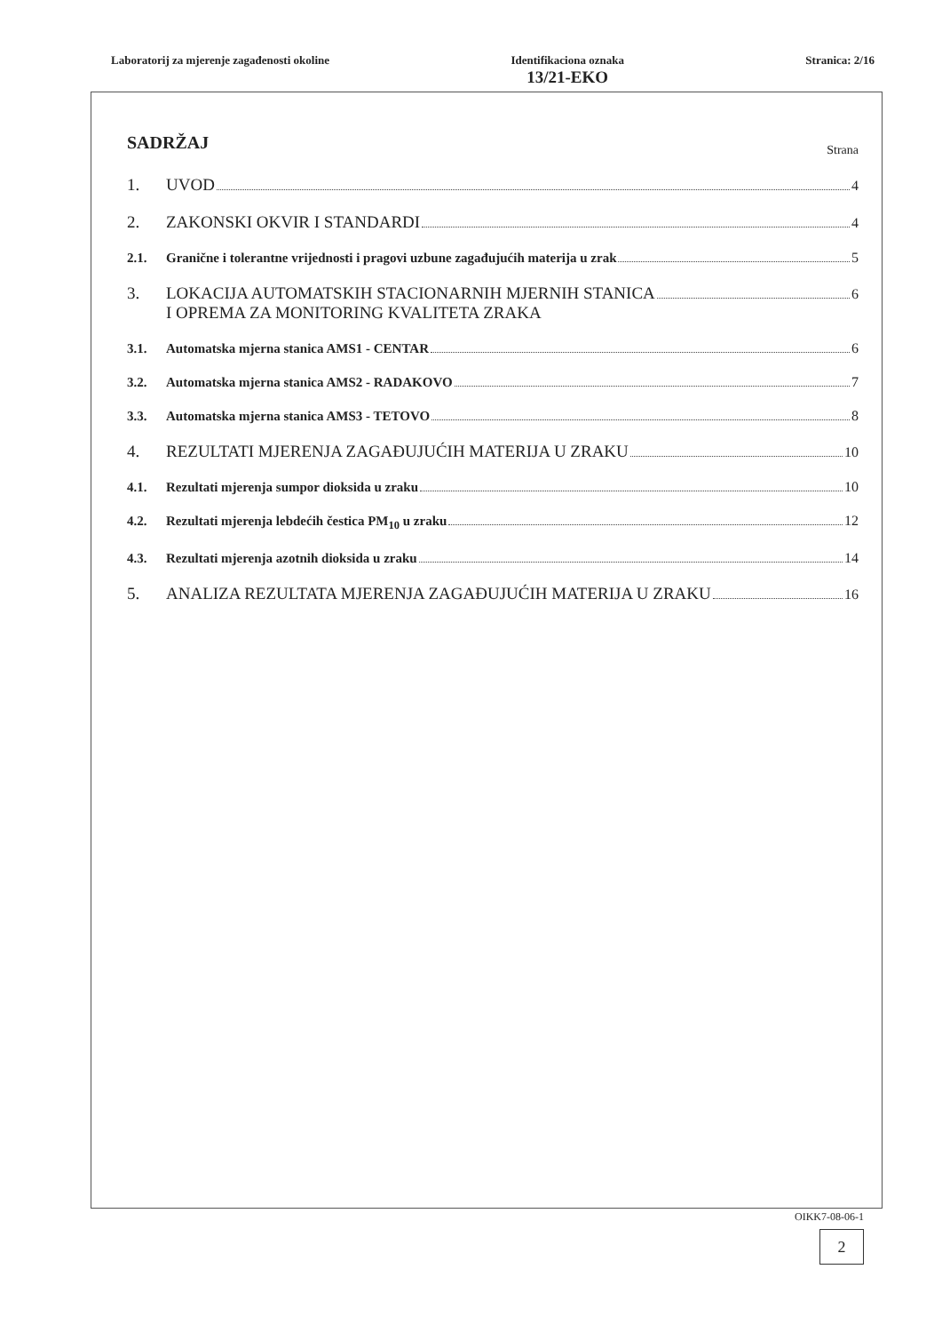Laboratorij za mjerenje zagađenosti okoline
Identifikaciona oznaka
13/21-EKO
Stranica: 2/16
SADRŽAJ Strana
1. UVOD 4
2. ZAKONSKI OKVIR I STANDARDI 4
2.1. Granične i tolerantne vrijednosti i pragovi uzbune zagađujućih materija u zrak 5
3. LOKACIJA AUTOMATSKIH STACIONARNIH MJERNIH STANICA
I OPREMA ZA MONITORING KVALITETA ZRAKA 6
3.1. Automatska mjerna stanica AMS1 - CENTAR 6
3.2. Automatska mjerna stanica AMS2 - RADAKOVO 7
3.3. Automatska mjerna stanica AMS3 - TETOVO 8
4. REZULTATI MJERENJA ZAGAĐUJUĆIH MATERIJA U ZRAKU 10
4.1. Rezultati mjerenja sumpor dioksida u zraku 10
4.2. Rezultati mjerenja lebdećih čestica PM<sub>10</sub> u zraku 12
4.3. Rezultati mjerenja azotnih dioksida u zraku 14
5. ANALIZA REZULTATA MJERENJA ZAGAĐUJUĆIH MATERIJA U ZRAKU 16
OIKK7-08-06-1
2